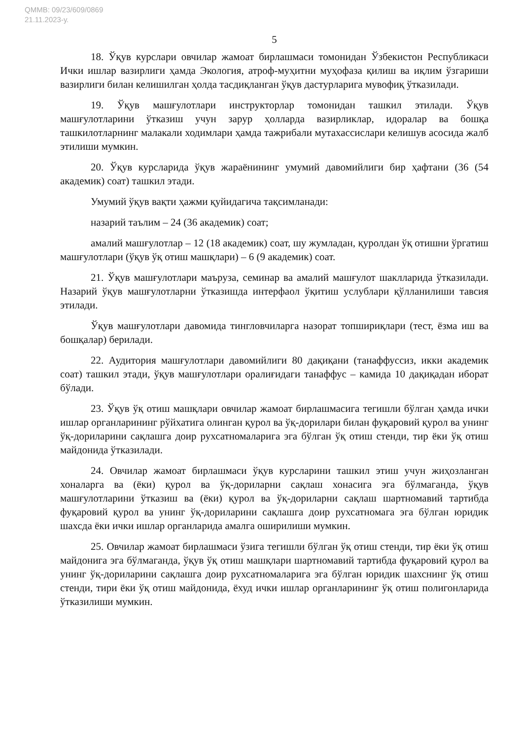QMMB: 09/23/609/0869
21.11.2023-у.
5
18. Ўқув курслари овчилар жамоат бирлашмаси томонидан Ўзбекистон Республикаси Ички ишлар вазирлиги ҳамда Экология, атроф-муҳитни муҳофаза қилиш ва иқлим ўзгариши вазирлиги билан келишилган ҳолда тасдиқланган ўқув дастурларига мувофиқ ўтказилади.
19. Ўқув машғулотлари инструкторлар томонидан ташкил этилади. Ўқув машғулотларини ўтказиш учун зарур ҳолларда вазирликлар, идоралар ва бошқа ташкилотларнинг малакали ходимлари ҳамда тажрибали мутахассислари келишув асосида жалб этилиши мумкин.
20. Ўқув курсларида ўқув жараёнининг умумий давомийлиги бир ҳафтани (36 (54 академик) соат) ташкил этади.
Умумий ўқув вақти ҳажми қуйидагича тақсимланади:
назарий таълим – 24 (36 академик) соат;
амалий машғулотлар – 12 (18 академик) соат, шу жумладан, қуролдан ўқ отишни ўргатиш машғулотлари (ўқув ўқ отиш машқлари) – 6 (9 академик) соат.
21. Ўқув машғулотлари маъруза, семинар ва амалий машғулот шаклларида ўтказилади. Назарий ўқув машғулотларни ўтказишда интерфаол ўқитиш услублари қўлланилиши тавсия этилади.
Ўқув машғулотлари давомида тингловчиларга назорат топшириқлари (тест, ёзма иш ва бошқалар) берилади.
22. Аудитория машғулотлари давомийлиги 80 дақиқани (танаффуссиз, икки академик соат) ташкил этади, ўқув машғулотлари оралиғидаги танаффус – камида 10 дақиқадан иборат бўлади.
23. Ўқув ўқ отиш машқлари овчилар жамоат бирлашмасига тегишли бўлган ҳамда ички ишлар органларининг рўйхатига олинган қурол ва ўқ-дорилари билан фуқаровий қурол ва унинг ўқ-дориларини сақлашга доир рухсатномаларига эга бўлган ўқ отиш стенди, тир ёки ўқ отиш майдонида ўтказилади.
24. Овчилар жамоат бирлашмаси ўқув курсларини ташкил этиш учун жиҳозланган хоналарга ва (ёки) қурол ва ўқ-дориларни сақлаш хонасига эга бўлмаганда, ўқув машғулотларини ўтказиш ва (ёки) қурол ва ўқ-дориларни сақлаш шартномавий тартибда фуқаровий қурол ва унинг ўқ-дориларини сақлашга доир рухсатномага эга бўлган юридик шахсда ёки ички ишлар органларида амалга оширилиши мумкин.
25. Овчилар жамоат бирлашмаси ўзига тегишли бўлган ўқ отиш стенди, тир ёки ўқ отиш майдонига эга бўлмаганда, ўқув ўқ отиш машқлари шартномавий тартибда фуқаровий қурол ва унинг ўқ-дориларини сақлашга доир рухсатномаларига эга бўлган юридик шахснинг ўқ отиш стенди, тири ёки ўқ отиш майдонида, ёхуд ички ишлар органларининг ўқ отиш полигонларида ўтказилиши мумкин.